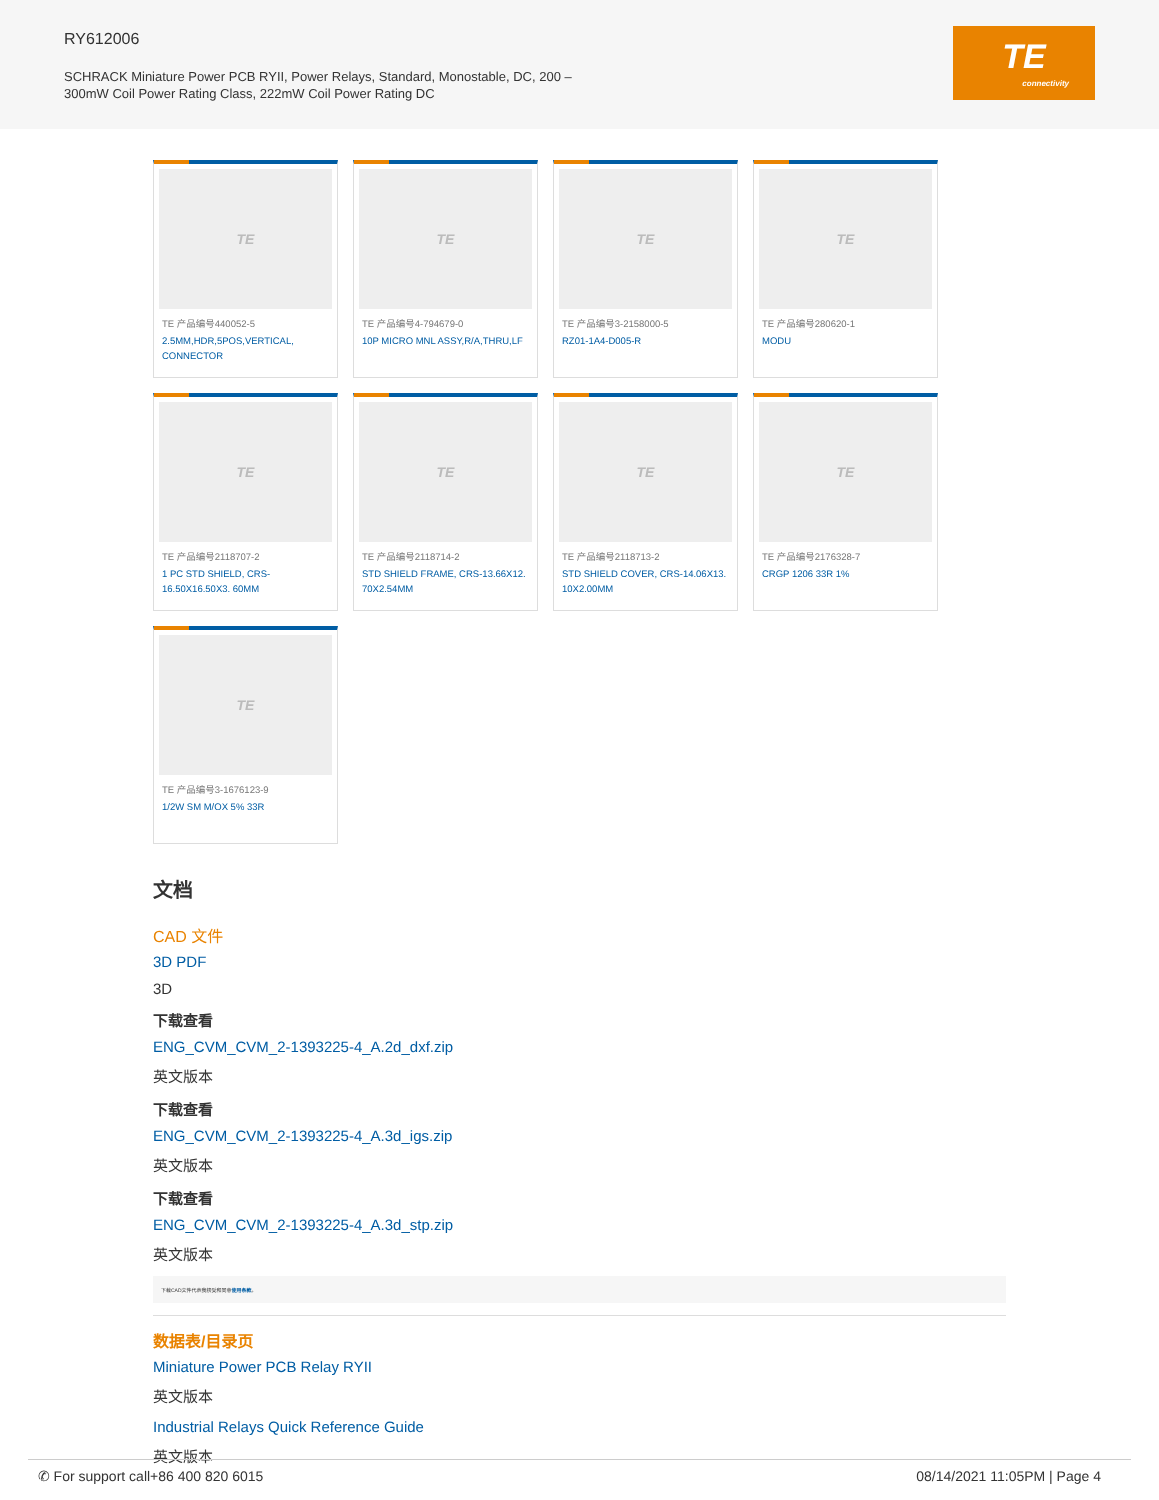RY612006
SCHRACK Miniature Power PCB RYII, Power Relays, Standard, Monostable, DC, 200 – 300mW Coil Power Rating Class, 222mW Coil Power Rating DC
TE
connectivity
TE
TE 产品编号440052-5
2.5MM,HDR,5POS,VERTICAL, CONNECTOR
TE
TE 产品编号4-794679-0
10P MICRO MNL ASSY,R/A,THRU,LF
TE
TE 产品编号3-2158000-5
RZ01-1A4-D005-R
TE
TE 产品编号280620-1
MODU
TE
TE 产品编号2118707-2
1 PC STD SHIELD, CRS-16.50X16.50X3. 60MM
TE
TE 产品编号2118714-2
STD SHIELD FRAME, CRS-13.66X12. 70X2.54MM
TE
TE 产品编号2118713-2
STD SHIELD COVER, CRS-14.06X13. 10X2.00MM
TE
TE 产品编号2176328-7
CRGP 1206 33R 1%
TE
TE 产品编号3-1676123-9
1/2W SM M/OX 5% 33R
文档
CAD 文件
3D PDF
3D
下载查看
ENG_CVM_CVM_2-1393225-4_A.2d_dxf.zip
英文版本
下载查看
ENG_CVM_CVM_2-1393225-4_A.3d_igs.zip
英文版本
下载查看
ENG_CVM_CVM_2-1393225-4_A.3d_stp.zip
英文版本
下载CAD文件代表我接受和同意使用条款。
数据表/目录页
Miniature Power PCB Relay RYII
英文版本
Industrial Relays Quick Reference Guide
英文版本
✆ For support call+86 400 820 6015 08/14/2021 11:05PM | Page 4